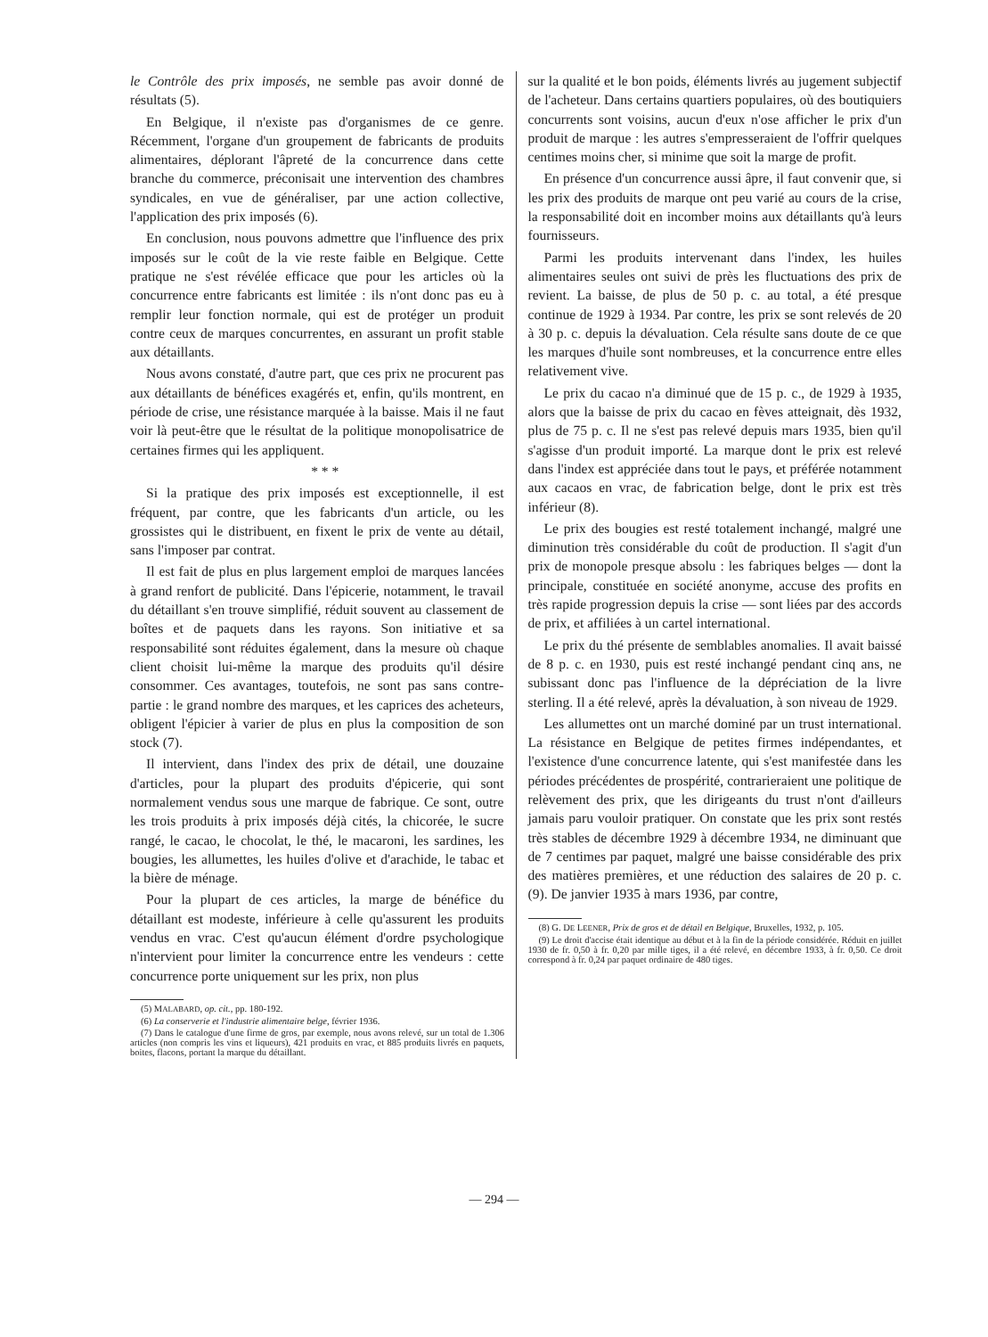le Contrôle des prix imposés, ne semble pas avoir donné de résultats (5).
En Belgique, il n'existe pas d'organismes de ce genre. Récemment, l'organe d'un groupement de fabricants de produits alimentaires, déplorant l'âpreté de la concurrence dans cette branche du commerce, préconisait une intervention des chambres syndicales, en vue de généraliser, par une action collective, l'application des prix imposés (6).
En conclusion, nous pouvons admettre que l'influence des prix imposés sur le coût de la vie reste faible en Belgique. Cette pratique ne s'est révélée efficace que pour les articles où la concurrence entre fabricants est limitée : ils n'ont donc pas eu à remplir leur fonction normale, qui est de protéger un produit contre ceux de marques concurrentes, en assurant un profit stable aux détaillants.
Nous avons constaté, d'autre part, que ces prix ne procurent pas aux détaillants de bénéfices exagérés et, enfin, qu'ils montrent, en période de crise, une résistance marquée à la baisse. Mais il ne faut voir là peut-être que le résultat de la politique monopolisatrice de certaines firmes qui les appliquent.
* * *
Si la pratique des prix imposés est exceptionnelle, il est fréquent, par contre, que les fabricants d'un article, ou les grossistes qui le distribuent, en fixent le prix de vente au détail, sans l'imposer par contrat.
Il est fait de plus en plus largement emploi de marques lancées à grand renfort de publicité. Dans l'épicerie, notamment, le travail du détaillant s'en trouve simplifié, réduit souvent au classement de boîtes et de paquets dans les rayons. Son initiative et sa responsabilité sont réduites également, dans la mesure où chaque client choisit lui-même la marque des produits qu'il désire consommer. Ces avantages, toutefois, ne sont pas sans contre-partie : le grand nombre des marques, et les caprices des acheteurs, obligent l'épicier à varier de plus en plus la composition de son stock (7).
Il intervient, dans l'index des prix de détail, une douzaine d'articles, pour la plupart des produits d'épicerie, qui sont normalement vendus sous une marque de fabrique. Ce sont, outre les trois produits à prix imposés déjà cités, la chicorée, le sucre rangé, le cacao, le chocolat, le thé, le macaroni, les sardines, les bougies, les allumettes, les huiles d'olive et d'arachide, le tabac et la bière de ménage.
Pour la plupart de ces articles, la marge de bénéfice du détaillant est modeste, inférieure à celle qu'assurent les produits vendus en vrac. C'est qu'aucun élément d'ordre psychologique n'intervient pour limiter la concurrence entre les vendeurs : cette concurrence porte uniquement sur les prix, non plus
(5) MALABARD, op. cit., pp. 180-192.
(6) La conserverie et l'industrie alimentaire belge, février 1936.
(7) Dans le catalogue d'une firme de gros, par exemple, nous avons relevé, sur un total de 1.306 articles (non compris les vins et liqueurs), 421 produits en vrac, et 885 produits livrés en paquets, boites, flacons, portant la marque du détaillant.
sur la qualité et le bon poids, éléments livrés au jugement subjectif de l'acheteur. Dans certains quartiers populaires, où des boutiquiers concurrents sont voisins, aucun d'eux n'ose afficher le prix d'un produit de marque : les autres s'empresseraient de l'offrir quelques centimes moins cher, si minime que soit la marge de profit.
En présence d'un concurrence aussi âpre, il faut convenir que, si les prix des produits de marque ont peu varié au cours de la crise, la responsabilité doit en incomber moins aux détaillants qu'à leurs fournisseurs.
Parmi les produits intervenant dans l'index, les huiles alimentaires seules ont suivi de près les fluctuations des prix de revient. La baisse, de plus de 50 p. c. au total, a été presque continue de 1929 à 1934. Par contre, les prix se sont relevés de 20 à 30 p. c. depuis la dévaluation. Cela résulte sans doute de ce que les marques d'huile sont nombreuses, et la concurrence entre elles relativement vive.
Le prix du cacao n'a diminué que de 15 p. c., de 1929 à 1935, alors que la baisse de prix du cacao en fèves atteignait, dès 1932, plus de 75 p. c. Il ne s'est pas relevé depuis mars 1935, bien qu'il s'agisse d'un produit importé. La marque dont le prix est relevé dans l'index est appréciée dans tout le pays, et préférée notamment aux cacaos en vrac, de fabrication belge, dont le prix est très inférieur (8).
Le prix des bougies est resté totalement inchangé, malgré une diminution très considérable du coût de production. Il s'agit d'un prix de monopole presque absolu : les fabriques belges — dont la principale, constituée en société anonyme, accuse des profits en très rapide progression depuis la crise — sont liées par des accords de prix, et affiliées à un cartel international.
Le prix du thé présente de semblables anomalies. Il avait baissé de 8 p. c. en 1930, puis est resté inchangé pendant cinq ans, ne subissant donc pas l'influence de la dépréciation de la livre sterling. Il a été relevé, après la dévaluation, à son niveau de 1929.
Les allumettes ont un marché dominé par un trust international. La résistance en Belgique de petites firmes indépendantes, et l'existence d'une concurrence latente, qui s'est manifestée dans les périodes précédentes de prospérité, contrarieraient une politique de relèvement des prix, que les dirigeants du trust n'ont d'ailleurs jamais paru vouloir pratiquer. On constate que les prix sont restés très stables de décembre 1929 à décembre 1934, ne diminuant que de 7 centimes par paquet, malgré une baisse considérable des prix des matières premières, et une réduction des salaires de 20 p. c. (9). De janvier 1935 à mars 1936, par contre,
(8) G. DE LEENER, Prix de gros et de détail en Belgique, Bruxelles, 1932, p. 105.
(9) Le droit d'accise était identique au début et à la fin de la période considérée. Réduit en juillet 1930 de fr. 0,50 à fr. 0,20 par mille tiges, il a été relevé, en décembre 1933, à fr. 0,50. Ce droit correspond à fr. 0,24 par paquet ordinaire de 480 tiges.
— 294 —